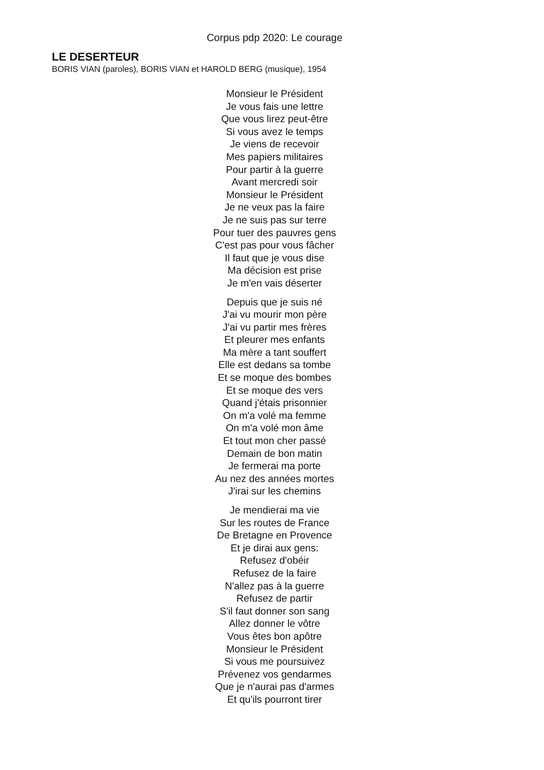Corpus pdp 2020: Le courage
LE DESERTEUR
BORIS VIAN (paroles), BORIS VIAN et HAROLD BERG (musique), 1954
Monsieur le Président
Je vous fais une lettre
Que vous lirez peut-être
Si vous avez le temps
Je viens de recevoir
Mes papiers militaires
Pour partir à la guerre
Avant mercredi soir
Monsieur le Président
Je ne veux pas la faire
Je ne suis pas sur terre
Pour tuer des pauvres gens
C'est pas pour vous fâcher
Il faut que je vous dise
Ma décision est prise
Je m'en vais déserter
Depuis que je suis né
J'ai vu mourir mon père
J'ai vu partir mes frères
Et pleurer mes enfants
Ma mère a tant souffert
Elle est dedans sa tombe
Et se moque des bombes
Et se moque des vers
Quand j'étais prisonnier
On m'a volé ma femme
On m'a volé mon âme
Et tout mon cher passé
Demain de bon matin
Je fermerai ma porte
Au nez des années mortes
J'irai sur les chemins
Je mendierai ma vie
Sur les routes de France
De Bretagne en Provence
Et je dirai aux gens:
Refusez d'obéir
Refusez de la faire
N'allez pas à la guerre
Refusez de partir
S'il faut donner son sang
Allez donner le vôtre
Vous êtes bon apôtre
Monsieur le Président
Si vous me poursuivez
Prévenez vos gendarmes
Que je n'aurai pas d'armes
Et qu'ils pourront tirer